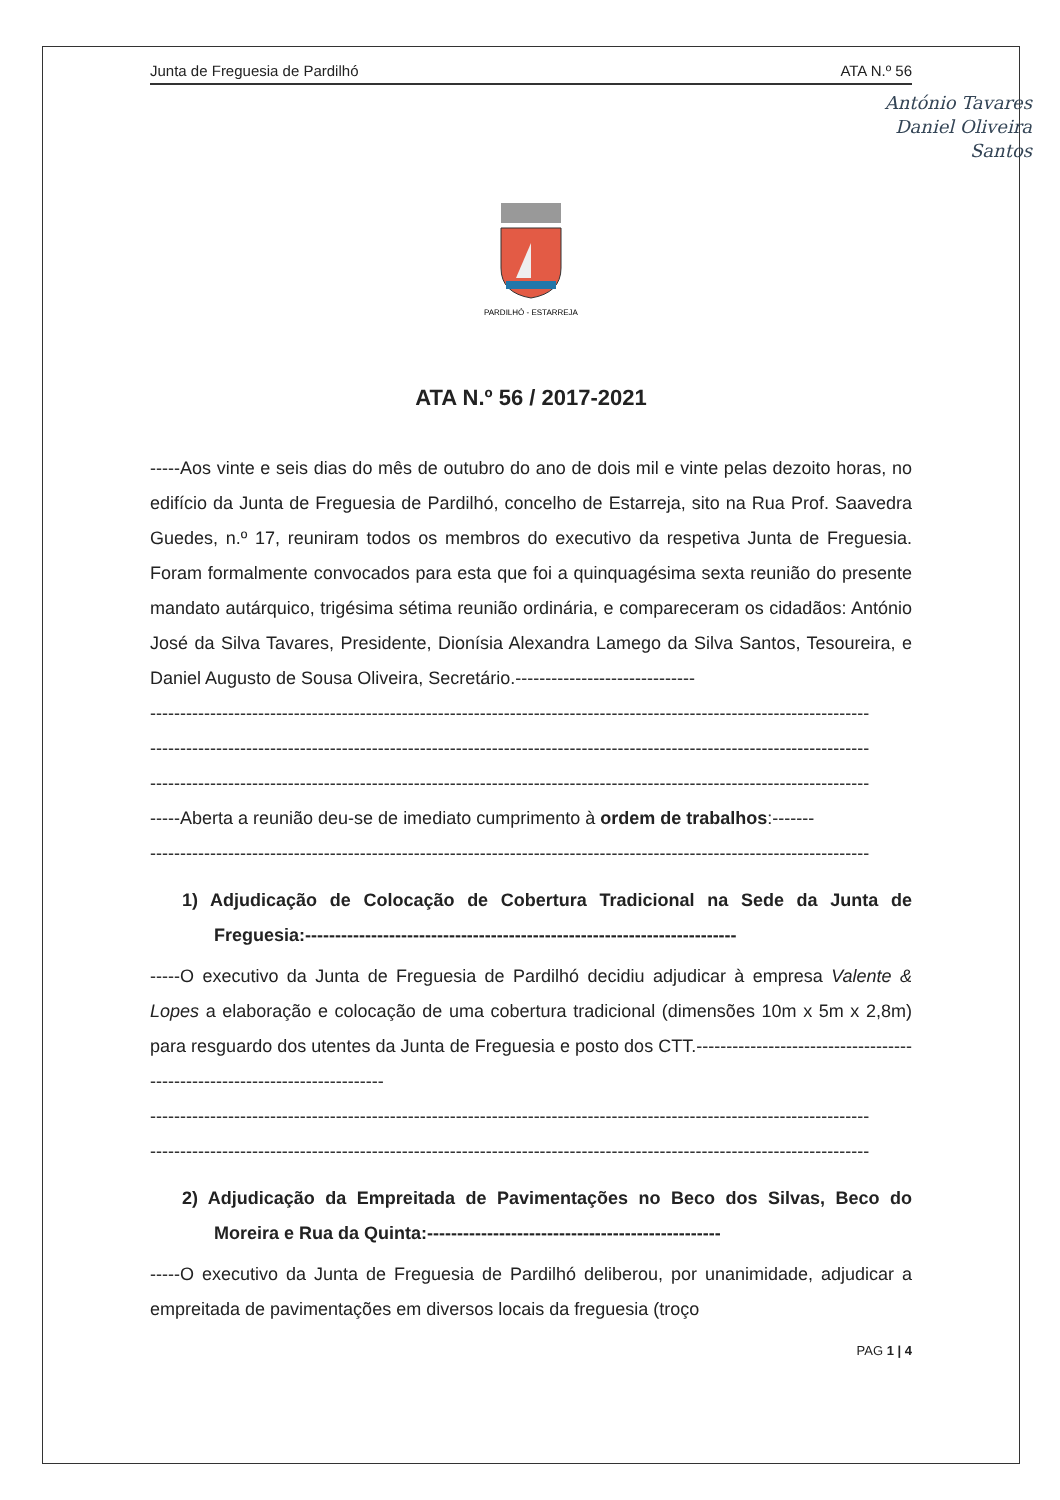Junta de Freguesia de Pardilhó ATA N.º 56
António Tavares
Daniel Oliveira
Santos
PARDILHÓ - ESTARREJA
ATA N.º 56 / 2017-2021
-----Aos vinte e seis dias do mês de outubro do ano de dois mil e vinte pelas dezoito horas, no edifício da Junta de Freguesia de Pardilhó, concelho de Estarreja, sito na Rua Prof. Saavedra Guedes, n.º 17, reuniram todos os membros do executivo da respetiva Junta de Freguesia. Foram formalmente convocados para esta que foi a quinquagésima sexta reunião do presente mandato autárquico, trigésima sétima reunião ordinária, e compareceram os cidadãos: António José da Silva Tavares, Presidente, Dionísia Alexandra Lamego da Silva Santos, Tesoureira, e Daniel Augusto de Sousa Oliveira, Secretário.------------------------------
------------------------------------------------------------------------------------------------------------------------
------------------------------------------------------------------------------------------------------------------------
------------------------------------------------------------------------------------------------------------------------
-----Aberta a reunião deu-se de imediato cumprimento à ordem de trabalhos:-------
------------------------------------------------------------------------------------------------------------------------
1) Adjudicação de Colocação de Cobertura Tradicional na Sede da Junta de Freguesia:------------------------------------------------------------------------
-----O executivo da Junta de Freguesia de Pardilhó decidiu adjudicar à empresa Valente & Lopes a elaboração e colocação de uma cobertura tradicional (dimensões 10m x 5m x 2,8m) para resguardo dos utentes da Junta de Freguesia e posto dos CTT.---------------------------------------------------------------------------
------------------------------------------------------------------------------------------------------------------------
------------------------------------------------------------------------------------------------------------------------
2) Adjudicação da Empreitada de Pavimentações no Beco dos Silvas, Beco do Moreira e Rua da Quinta:-------------------------------------------------
-----O executivo da Junta de Freguesia de Pardilhó deliberou, por unanimidade, adjudicar a empreitada de pavimentações em diversos locais da freguesia (troço
PAG 1 | 4